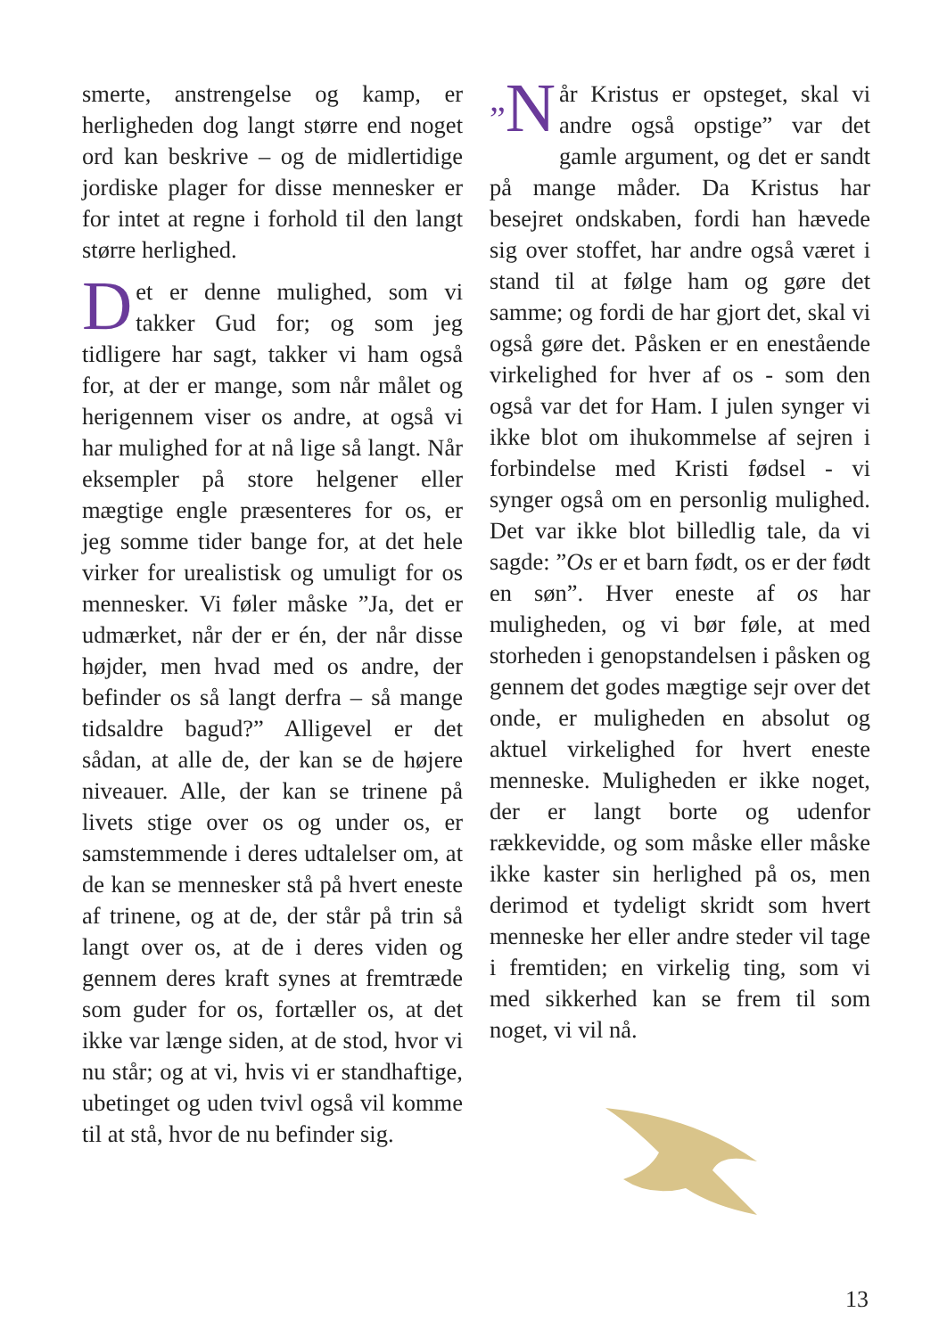smerte, anstrengelse og kamp, er herligheden dog langt større end noget ord kan beskrive – og de midlertidige jordiske plager for disse mennesker er for intet at regne i forhold til den langt større herlighed.
Det er denne mulighed, som vi takker Gud for; og som jeg tidligere har sagt, takker vi ham også for, at der er mange, som når målet og herigennem viser os andre, at også vi har mulighed for at nå lige så langt. Når eksempler på store helgener eller mægtige engle præsenteres for os, er jeg somme tider bange for, at det hele virker for urealistisk og umuligt for os mennesker. Vi føler måske ”Ja, det er udmærket, når der er én, der når disse højder, men hvad med os andre, der befinder os så langt derfra – så mange tidsaldre bagud?” Alligevel er det sådan, at alle de, der kan se de højere niveauer. Alle, der kan se trinene på livets stige over os og under os, er samstemmende i deres udtalelser om, at de kan se mennesker stå på hvert eneste af trinene, og at de, der står på trin så langt over os, at de i deres viden og gennem deres kraft synes at fremtræde som guder for os, fortæller os, at det ikke var længe siden, at de stod, hvor vi nu står; og at vi, hvis vi er standhaftige, ubetinget og uden tvivl også vil komme til at stå, hvor de nu befinder sig.
”N år Kristus er opsteget, skal vi andre også opstige” var det gamle argument, og det er sandt på mange måder. Da Kristus har besejret ondskaben, fordi han hævede sig over stoffet, har andre også været i stand til at følge ham og gøre det samme; og fordi de har gjort det, skal vi også gøre det. Påsken er en enestående virkelighed for hver af os - som den også var det for Ham. I julen synger vi ikke blot om ihukommelse af sejren i forbindelse med Kristi fødsel - vi synger også om en personlig mulighed. Det var ikke blot billedlig tale, da vi sagde: ”Os er et barn født, os er der født en søn”. Hver eneste af os har muligheden, og vi bør føle, at med storheden i genopstandelsen i påsken og gennem det godes mægtige sejr over det onde, er muligheden en absolut og aktuel virkelighed for hvert eneste menneske. Muligheden er ikke noget, der er langt borte og udenfor rækkevidde, og som måske eller måske ikke kaster sin herlighed på os, men derimod et tydeligt skridt som hvert menneske her eller andre steder vil tage i fremtiden; en virkelig ting, som vi med sikkerhed kan se frem til som noget, vi vil nå.
13